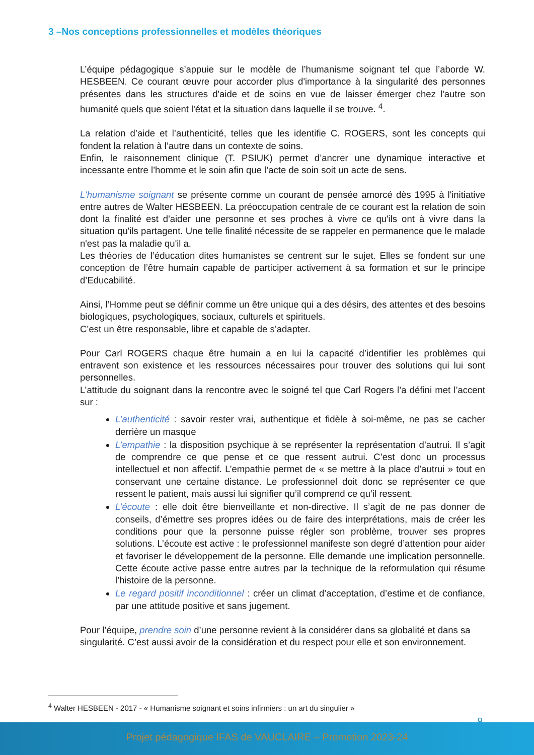3 –Nos conceptions professionnelles et modèles théoriques
L’équipe pédagogique s’appuie sur le modèle de l’humanisme soignant tel que l’aborde W. HESBEEN. Ce courant œuvre pour accorder plus d'importance à la singularité des personnes présentes dans les structures d'aide et de soins en vue de laisser émerger chez l'autre son humanité quels que soient l'état et la situation dans laquelle il se trouve. <sup>4</sup>.
La relation d’aide et l’authenticité, telles que les identifie C. ROGERS, sont les concepts qui fondent la relation à l’autre dans un contexte de soins.
Enfin, le raisonnement clinique (T. PSIUK) permet d’ancrer une dynamique interactive et incessante entre l’homme et le soin afin que l’acte de soin soit un acte de sens.
L'humanisme soignant se présente comme un courant de pensée amorcé dès 1995 à l'initiative entre autres de Walter HESBEEN. La préoccupation centrale de ce courant est la relation de soin dont la finalité est d'aider une personne et ses proches à vivre ce qu'ils ont à vivre dans la situation qu'ils partagent. Une telle finalité nécessite de se rappeler en permanence que le malade n'est pas la maladie qu'il a.
Les théories de l’éducation dites humanistes se centrent sur le sujet. Elles se fondent sur une conception de l’être humain capable de participer activement à sa formation et sur le principe d’Educabilité.
Ainsi, l’Homme peut se définir comme un être unique qui a des désirs, des attentes et des besoins biologiques, psychologiques, sociaux, culturels et spirituels.
C’est un être responsable, libre et capable de s’adapter.
Pour Carl ROGERS chaque être humain a en lui la capacité d’identifier les problèmes qui entravent son existence et les ressources nécessaires pour trouver des solutions qui lui sont personnelles.
L’attitude du soignant dans la rencontre avec le soigné tel que Carl Rogers l’a défini met l’accent sur :
L’authenticité : savoir rester vrai, authentique et fidèle à soi-même, ne pas se cacher derrière un masque
L’empathie : la disposition psychique à se représenter la représentation d’autrui. Il s’agit de comprendre ce que pense et ce que ressent autrui. C’est donc un processus intellectuel et non affectif. L’empathie permet de « se mettre à la place d’autrui » tout en conservant une certaine distance. Le professionnel doit donc se représenter ce que ressent le patient, mais aussi lui signifier qu’il comprend ce qu’il ressent.
L’écoute : elle doit être bienveillante et non-directive. Il s’agit de ne pas donner de conseils, d’émettre ses propres idées ou de faire des interprétations, mais de créer les conditions pour que la personne puisse régler son problème, trouver ses propres solutions. L’écoute est active : le professionnel manifeste son degré d’attention pour aider et favoriser le développement de la personne. Elle demande une implication personnelle. Cette écoute active passe entre autres par la technique de la reformulation qui résume l’histoire de la personne.
Le regard positif inconditionnel : créer un climat d’acceptation, d’estime et de confiance, par une attitude positive et sans jugement.
Pour l’équipe, prendre soin d’une personne revient à la considérer dans sa globalité et dans sa singularité. C’est aussi avoir de la considération et du respect pour elle et son environnement.
<sup>4</sup> Walter HESBEEN - 2017 - « Humanisme soignant et soins infirmiers : un art du singulier »
9
Projet pédagogique IFAS de VAUCLAIRE – Promotion 2023-24